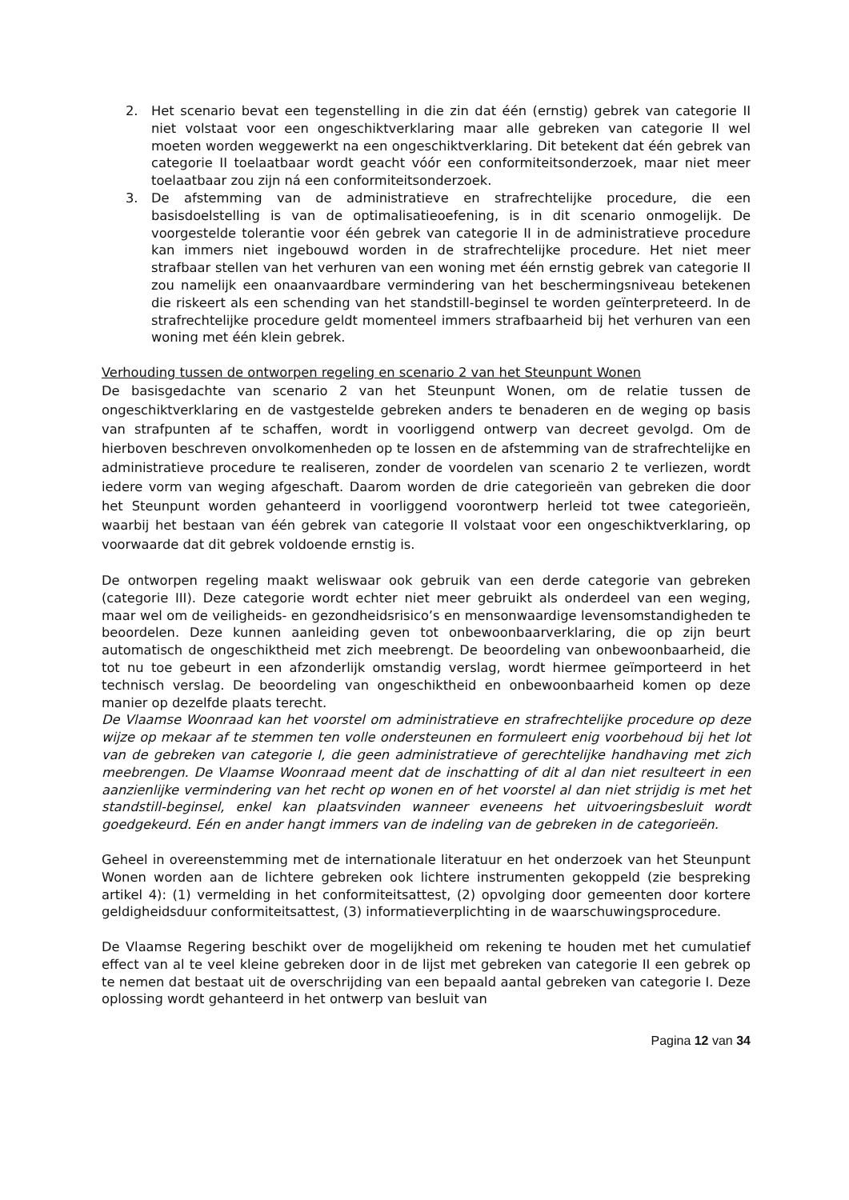2. Het scenario bevat een tegenstelling in die zin dat één (ernstig) gebrek van categorie II niet volstaat voor een ongeschiktverklaring maar alle gebreken van categorie II wel moeten worden weggewerkt na een ongeschiktverklaring. Dit betekent dat één gebrek van categorie II toelaatbaar wordt geacht vóór een conformiteitsonderzoek, maar niet meer toelaatbaar zou zijn ná een conformiteitsonderzoek.
3. De afstemming van de administratieve en strafrechtelijke procedure, die een basisdoelstelling is van de optimalisatieoefening, is in dit scenario onmogelijk. De voorgestelde tolerantie voor één gebrek van categorie II in de administratieve procedure kan immers niet ingebouwd worden in de strafrechtelijke procedure. Het niet meer strafbaar stellen van het verhuren van een woning met één ernstig gebrek van categorie II zou namelijk een onaanvaardbare vermindering van het beschermingsniveau betekenen die riskeert als een schending van het standstill-beginsel te worden geïnterpreteerd. In de strafrechtelijke procedure geldt momenteel immers strafbaarheid bij het verhuren van een woning met één klein gebrek.
Verhouding tussen de ontworpen regeling en scenario 2 van het Steunpunt Wonen
De basisgedachte van scenario 2 van het Steunpunt Wonen, om de relatie tussen de ongeschiktverklaring en de vastgestelde gebreken anders te benaderen en de weging op basis van strafpunten af te schaffen, wordt in voorliggend ontwerp van decreet gevolgd. Om de hierboven beschreven onvolkomenheden op te lossen en de afstemming van de strafrechtelijke en administratieve procedure te realiseren, zonder de voordelen van scenario 2 te verliezen, wordt iedere vorm van weging afgeschaft. Daarom worden de drie categorieën van gebreken die door het Steunpunt worden gehanteerd in voorliggend voorontwerp herleid tot twee categorieën, waarbij het bestaan van één gebrek van categorie II volstaat voor een ongeschiktverklaring, op voorwaarde dat dit gebrek voldoende ernstig is.
De ontworpen regeling maakt weliswaar ook gebruik van een derde categorie van gebreken (categorie III). Deze categorie wordt echter niet meer gebruikt als onderdeel van een weging, maar wel om de veiligheids- en gezondheidsrisico’s en mensonwaardige levensomstandigheden te beoordelen. Deze kunnen aanleiding geven tot onbewoonbaarverklaring, die op zijn beurt automatisch de ongeschiktheid met zich meebrengt. De beoordeling van onbewoonbaarheid, die tot nu toe gebeurt in een afzonderlijk omstandig verslag, wordt hiermee geïmporteerd in het technisch verslag. De beoordeling van ongeschiktheid en onbewoonbaarheid komen op deze manier op dezelfde plaats terecht.
De Vlaamse Woonraad kan het voorstel om administratieve en strafrechtelijke procedure op deze wijze op mekaar af te stemmen ten volle ondersteunen en formuleert enig voorbehoud bij het lot van de gebreken van categorie I, die geen administratieve of gerechtelijke handhaving met zich meebrengen. De Vlaamse Woonraad meent dat de inschatting of dit al dan niet resulteert in een aanzienlijke vermindering van het recht op wonen en of het voorstel al dan niet strijdig is met het standstill-beginsel, enkel kan plaatsvinden wanneer eveneens het uitvoeringsbesluit wordt goedgekeurd. Eén en ander hangt immers van de indeling van de gebreken in de categorieën.
Geheel in overeenstemming met de internationale literatuur en het onderzoek van het Steunpunt Wonen worden aan de lichtere gebreken ook lichtere instrumenten gekoppeld (zie bespreking artikel 4): (1) vermelding in het conformiteitsattest, (2) opvolging door gemeenten door kortere geldigheidsduur conformiteitsattest, (3) informatieverplichting in de waarschuwingsprocedure.
De Vlaamse Regering beschikt over de mogelijkheid om rekening te houden met het cumulatief effect van al te veel kleine gebreken door in de lijst met gebreken van categorie II een gebrek op te nemen dat bestaat uit de overschrijding van een bepaald aantal gebreken van categorie I. Deze oplossing wordt gehanteerd in het ontwerp van besluit van
Pagina 12 van 34